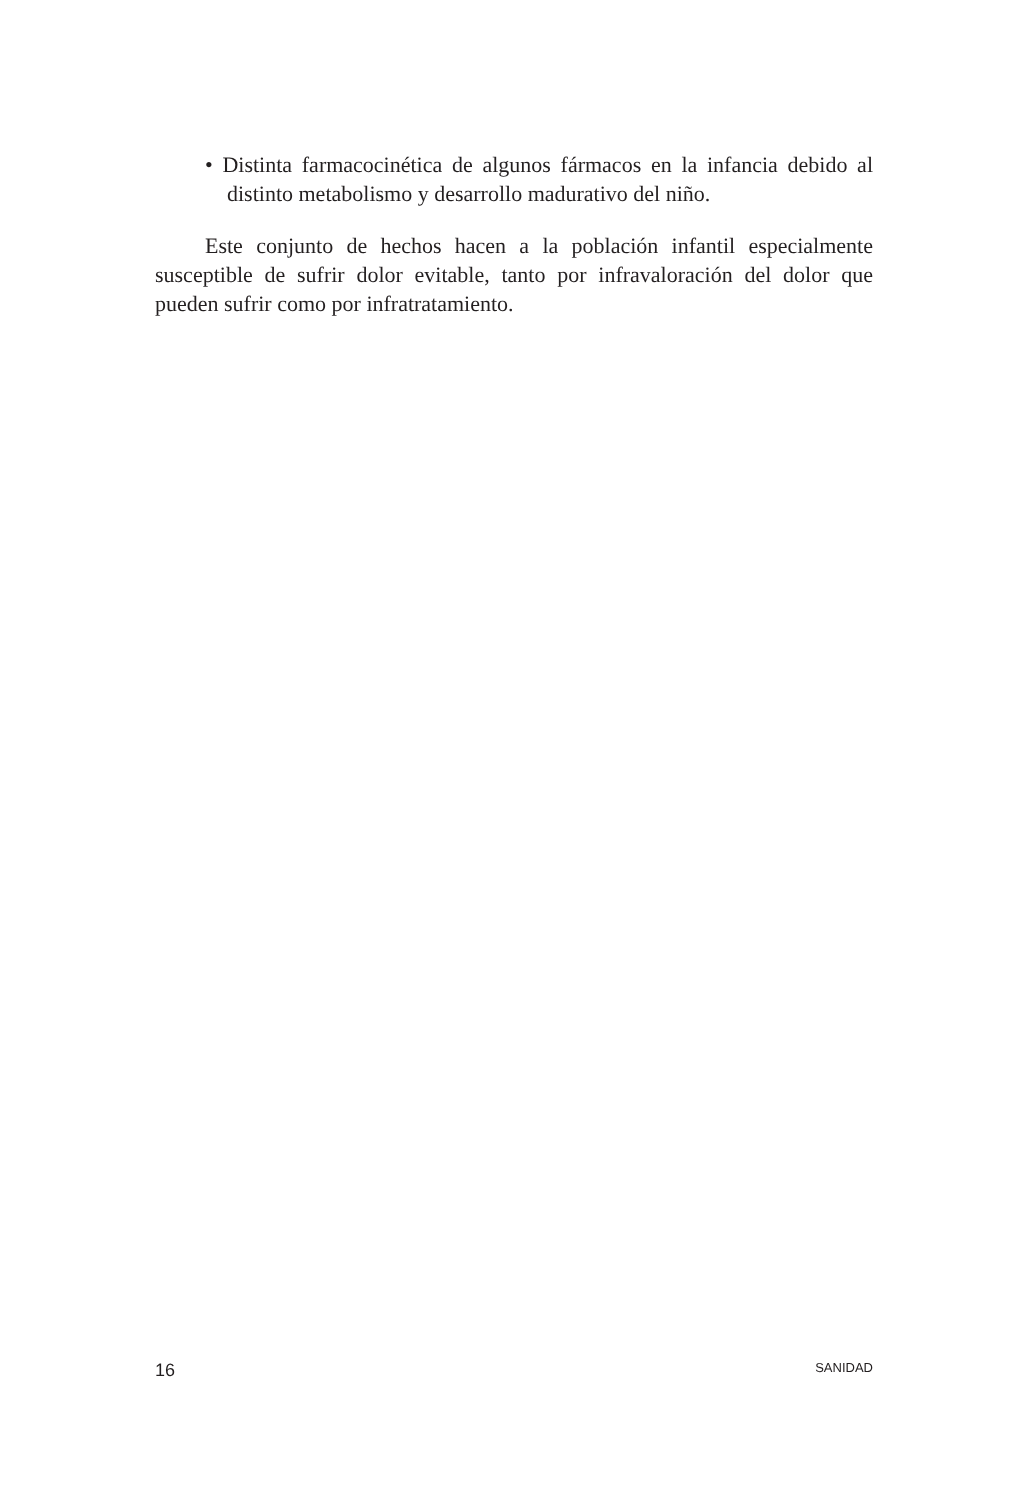• Distinta farmacocinética de algunos fármacos en la infancia debido al distinto metabolismo y desarrollo madurativo del niño.
Este conjunto de hechos hacen a la población infantil especialmente susceptible de sufrir dolor evitable, tanto por infravaloración del dolor que pueden sufrir como por infratratamiento.
16 SANIDAD